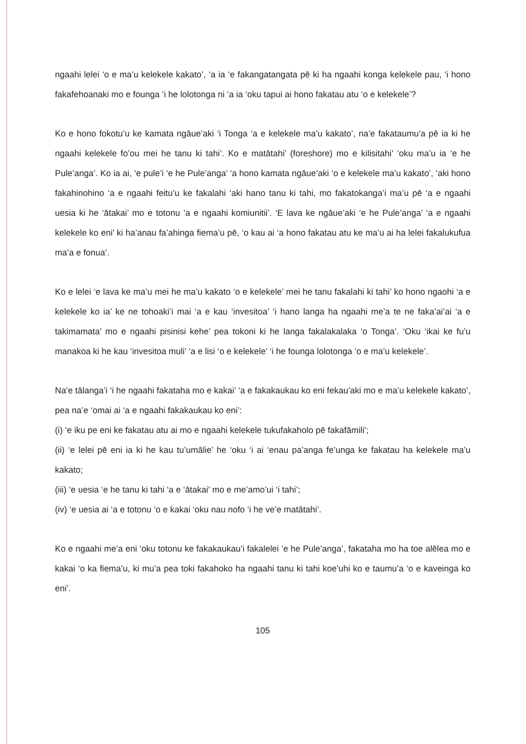ngaahi lelei ‘o e ma’u kelekele kakato’, ‘a ia ‘e fakangatangata pē ki ha ngaahi konga kelekele pau, ‘i hono fakafehoanaki mo e founga ‘i he lolotonga ni ‘a ia ‘oku tapui ai hono fakatau atu ‘o e kelekele’?
Ko e hono fokotu’u ke kamata ngāue’aki ‘i Tonga ‘a e kelekele ma’u kakato’, na’e fakataumu’a pē ia ki he ngaahi kelekele fo’ou mei he tanu ki tahi’. Ko e matātahi’ (foreshore) mo e kilisitahi’ ‘oku ma’u ia ‘e he Pule’anga’. Ko ia ai, ‘e pule’i ‘e he Pule’anga’ ‘a hono kamata ngāue’aki ‘o e kelekele ma’u kakato’, ‘aki hono fakahinohino ‘a e ngaahi feitu’u ke fakalahi ‘aki hano tanu ki tahi, mo fakatokanga’i ma’u pē ‘a e ngaahi uesia ki he ‘ātakai’ mo e totonu ‘a e ngaahi komiunitii’. ‘E lava ke ngāue’aki ‘e he Pule’anga’ ‘a e ngaahi kelekele ko eni’ ki ha’anau fa’ahinga fiema’u pē, ‘o kau ai ‘a hono fakatau atu ke ma’u ai ha lelei fakalukufua ma’a e fonua’.
Ko e lelei ‘e lava ke ma’u mei he ma’u kakato ‘o e kelekele’ mei he tanu fakalahi ki tahi’ ko hono ngaohi ‘a e kelekele ko ia’ ke ne tohoaki’i mai ‘a e kau ‘invesitoa’ ‘i hano langa ha ngaahi me’a te ne faka’ai’ai ‘a e takimamata’ mo e ngaahi pisinisi kehe’ pea tokoni ki he langa fakalakalaka ‘o Tonga’. ‘Oku ‘ikai ke fu’u manakoa ki he kau ‘invesitoa muli’ ‘a e lisi ‘o e kelekele’ ‘i he founga lolotonga ‘o e ma’u kelekele’.
Na’e tālanga’i ‘i he ngaahi fakataha mo e kakai’ ‘a e fakakaukau ko eni fekau’aki mo e ma’u kelekele kakato’, pea na’e ‘omai ai ‘a e ngaahi fakakaukau ko eni’:
(i) ‘e iku pe eni ke fakatau atu ai mo e ngaahi kelekele tukufakaholo pē fakafāmili’;
(ii) ‘e lelei pē eni ia ki he kau tu’umālie’ he ‘oku ‘i ai ‘enau pa’anga fe’unga ke fakatau ha kelekele ma’u kakato;
(iii) ‘e uesia ‘e he tanu ki tahi ‘a e ‘ātakai’ mo e me’amo’ui ‘i tahi’;
(iv) ‘e uesia ai ‘a e totonu ‘o e kakai ‘oku nau nofo ‘i he ve’e matātahi’.
Ko e ngaahi me’a eni ‘oku totonu ke fakakaukau’i fakalelei ‘e he Pule’anga’, fakataha mo ha toe alēlea mo e kakai ‘o ka fiema’u, ki mu’a pea toki fakahoko ha ngaahi tanu ki tahi koe’uhi ko e taumu’a ‘o e kaveinga ko eni’.
105